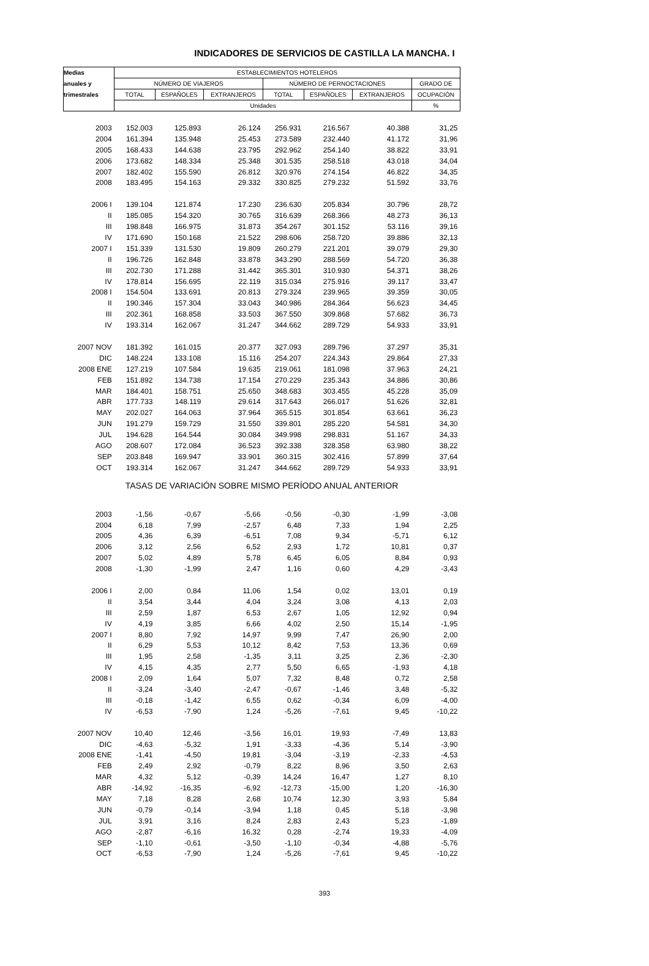INDICADORES DE SERVICIOS DE CASTILLA LA MANCHA. I
| Medias | ESTABLECIMIENTOS HOTELEROS | | | | | | |
| --- | --- | --- | --- | --- | --- | --- | --- |
| anuales y | NÚMERO DE VIAJEROS | | | NÚMERO DE PERNOCTACIONES | | | GRADO DE |
| trimestrales | TOTAL | ESPAÑOLES | EXTRANJEROS | TOTAL | ESPAÑOLES | EXTRANJEROS | OCUPACIÓN |
| | Unidades | | | | | | % |
| 2003 | 152.003 | 125.893 | 26.124 | 256.931 | 216.567 | 40.388 | 31,25 |
| 2004 | 161.394 | 135.948 | 25.453 | 273.589 | 232.440 | 41.172 | 31,96 |
| 2005 | 168.433 | 144.638 | 23.795 | 292.962 | 254.140 | 38.822 | 33,91 |
| 2006 | 173.682 | 148.334 | 25.348 | 301.535 | 258.518 | 43.018 | 34,04 |
| 2007 | 182.402 | 155.590 | 26.812 | 320.976 | 274.154 | 46.822 | 34,35 |
| 2008 | 183.495 | 154.163 | 29.332 | 330.825 | 279.232 | 51.592 | 33,76 |
| 2006 I | 139.104 | 121.874 | 17.230 | 236.630 | 205.834 | 30.796 | 28,72 |
| II | 185.085 | 154.320 | 30.765 | 316.639 | 268.366 | 48.273 | 36,13 |
| III | 198.848 | 166.975 | 31.873 | 354.267 | 301.152 | 53.116 | 39,16 |
| IV | 171.690 | 150.168 | 21.522 | 298.606 | 258.720 | 39.886 | 32,13 |
| 2007 I | 151.339 | 131.530 | 19.809 | 260.279 | 221.201 | 39.079 | 29,30 |
| II | 196.726 | 162.848 | 33.878 | 343.290 | 288.569 | 54.720 | 36,38 |
| III | 202.730 | 171.288 | 31.442 | 365.301 | 310.930 | 54.371 | 38,26 |
| IV | 178.814 | 156.695 | 22.119 | 315.034 | 275.916 | 39.117 | 33,47 |
| 2008 I | 154.504 | 133.691 | 20.813 | 279.324 | 239.965 | 39.359 | 30,05 |
| II | 190.346 | 157.304 | 33.043 | 340.986 | 284.364 | 56.623 | 34,45 |
| III | 202.361 | 168.858 | 33.503 | 367.550 | 309.868 | 57.682 | 36,73 |
| IV | 193.314 | 162.067 | 31.247 | 344.662 | 289.729 | 54.933 | 33,91 |
| 2007 NOV | 181.392 | 161.015 | 20.377 | 327.093 | 289.796 | 37.297 | 35,31 |
| DIC | 148.224 | 133.108 | 15.116 | 254.207 | 224.343 | 29.864 | 27,33 |
| 2008 ENE | 127.219 | 107.584 | 19.635 | 219.061 | 181.098 | 37.963 | 24,21 |
| FEB | 151.892 | 134.738 | 17.154 | 270.229 | 235.343 | 34.886 | 30,86 |
| MAR | 184.401 | 158.751 | 25.650 | 348.683 | 303.455 | 45.228 | 35,09 |
| ABR | 177.733 | 148.119 | 29.614 | 317.643 | 266.017 | 51.626 | 32,81 |
| MAY | 202.027 | 164.063 | 37.964 | 365.515 | 301.854 | 63.661 | 36,23 |
| JUN | 191.279 | 159.729 | 31.550 | 339.801 | 285.220 | 54.581 | 34,30 |
| JUL | 194.628 | 164.544 | 30.084 | 349.998 | 298.831 | 51.167 | 34,33 |
| AGO | 208.607 | 172.084 | 36.523 | 392.338 | 328.358 | 63.980 | 38,22 |
| SEP | 203.848 | 169.947 | 33.901 | 360.315 | 302.416 | 57.899 | 37,64 |
| OCT | 193.314 | 162.067 | 31.247 | 344.662 | 289.729 | 54.933 | 33,91 |
| TASAS DE VARIACIÓN SOBRE MISMO PERÍODO ANUAL ANTERIOR | | | | | | | |
| 2003 | -1,56 | -0,67 | -5,66 | -0,56 | -0,30 | -1,99 | -3,08 |
| 2004 | 6,18 | 7,99 | -2,57 | 6,48 | 7,33 | 1,94 | 2,25 |
| 2005 | 4,36 | 6,39 | -6,51 | 7,08 | 9,34 | -5,71 | 6,12 |
| 2006 | 3,12 | 2,56 | 6,52 | 2,93 | 1,72 | 10,81 | 0,37 |
| 2007 | 5,02 | 4,89 | 5,78 | 6,45 | 6,05 | 8,84 | 0,93 |
| 2008 | -1,30 | -1,99 | 2,47 | 1,16 | 0,60 | 4,29 | -3,43 |
| 2006 I | 2,00 | 0,84 | 11,06 | 1,54 | 0,02 | 13,01 | 0,19 |
| II | 3,54 | 3,44 | 4,04 | 3,24 | 3,08 | 4,13 | 2,03 |
| III | 2,59 | 1,87 | 6,53 | 2,67 | 1,05 | 12,92 | 0,94 |
| IV | 4,19 | 3,85 | 6,66 | 4,02 | 2,50 | 15,14 | -1,95 |
| 2007 I | 8,80 | 7,92 | 14,97 | 9,99 | 7,47 | 26,90 | 2,00 |
| II | 6,29 | 5,53 | 10,12 | 8,42 | 7,53 | 13,36 | 0,69 |
| III | 1,95 | 2,58 | -1,35 | 3,11 | 3,25 | 2,36 | -2,30 |
| IV | 4,15 | 4,35 | 2,77 | 5,50 | 6,65 | -1,93 | 4,18 |
| 2008 I | 2,09 | 1,64 | 5,07 | 7,32 | 8,48 | 0,72 | 2,58 |
| II | -3,24 | -3,40 | -2,47 | -0,67 | -1,46 | 3,48 | -5,32 |
| III | -0,18 | -1,42 | 6,55 | 0,62 | -0,34 | 6,09 | -4,00 |
| IV | -6,53 | -7,90 | 1,24 | -5,26 | -7,61 | 9,45 | -10,22 |
| 2007 NOV | 10,40 | 12,46 | -3,56 | 16,01 | 19,93 | -7,49 | 13,83 |
| DIC | -4,63 | -5,32 | 1,91 | -3,33 | -4,36 | 5,14 | -3,90 |
| 2008 ENE | -1,41 | -4,50 | 19,81 | -3,04 | -3,19 | -2,33 | -4,53 |
| FEB | 2,49 | 2,92 | -0,79 | 8,22 | 8,96 | 3,50 | 2,63 |
| MAR | 4,32 | 5,12 | -0,39 | 14,24 | 16,47 | 1,27 | 8,10 |
| ABR | -14,92 | -16,35 | -6,92 | -12,73 | -15,00 | 1,20 | -16,30 |
| MAY | 7,18 | 8,28 | 2,68 | 10,74 | 12,30 | 3,93 | 5,84 |
| JUN | -0,79 | -0,14 | -3,94 | 1,18 | 0,45 | 5,18 | -3,98 |
| JUL | 3,91 | 3,16 | 8,24 | 2,83 | 2,43 | 5,23 | -1,89 |
| AGO | -2,87 | -6,16 | 16,32 | 0,28 | -2,74 | 19,33 | -4,09 |
| SEP | -1,10 | -0,61 | -3,50 | -1,10 | -0,34 | -4,88 | -5,76 |
| OCT | -6,53 | -7,90 | 1,24 | -5,26 | -7,61 | 9,45 | -10,22 |
393